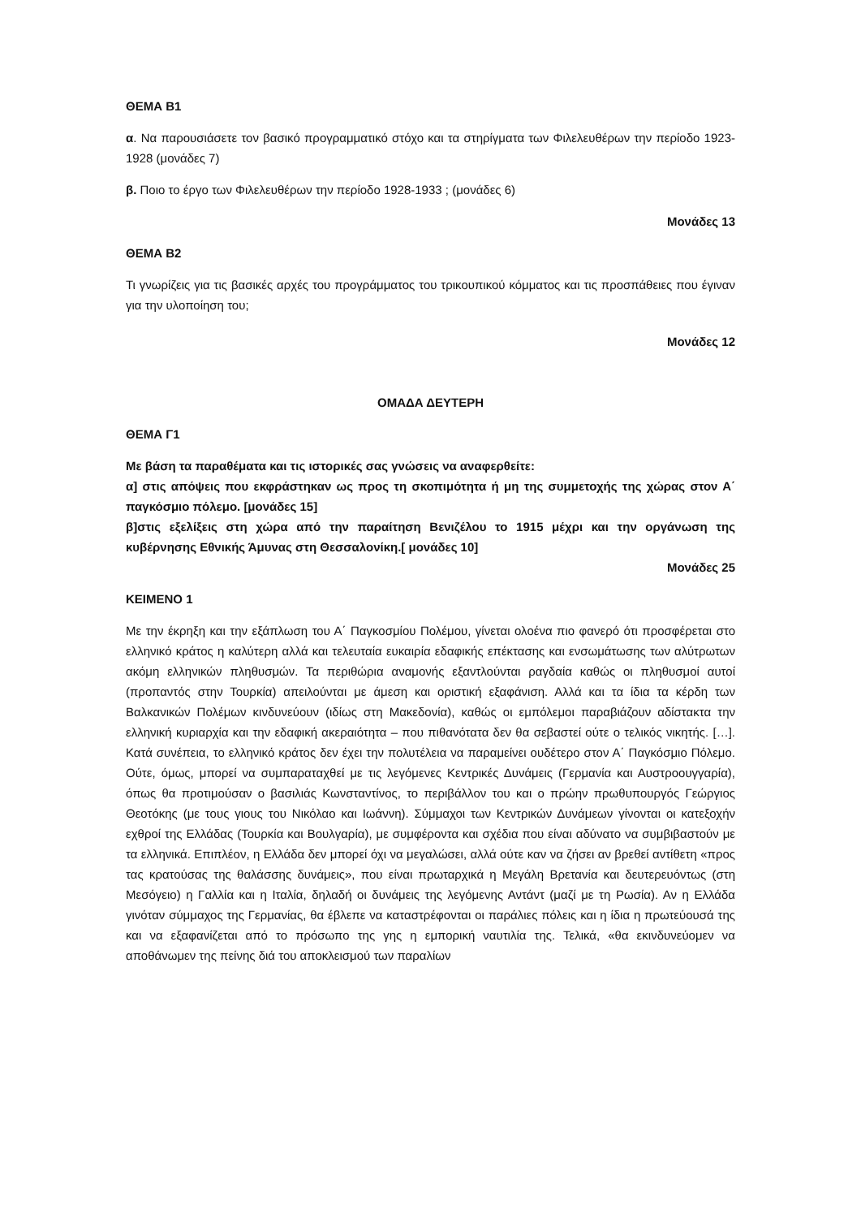ΘΕΜΑ Β1
α. Να παρουσιάσετε τον βασικό προγραμματικό στόχο και τα στηρίγματα των Φιλελευθέρων την περίοδο 1923-1928 (μονάδες 7)
β. Ποιο το έργο των Φιλελευθέρων την περίοδο 1928-1933 ; (μονάδες 6)
Μονάδες 13
ΘΕΜΑ Β2
Τι γνωρίζεις για τις βασικές αρχές του προγράμματος του τρικουπικού κόμματος και τις προσπάθειες που έγιναν για την υλοποίηση του;
Μονάδες 12
ΟΜΑΔΑ ΔΕΥΤΕΡΗ
ΘΕΜΑ Γ1
Με βάση τα παραθέματα και τις ιστορικές σας γνώσεις να αναφερθείτε:
α] στις απόψεις που εκφράστηκαν ως προς τη σκοπιμότητα ή μη της συμμετοχής της χώρας στον Α΄ παγκόσμιο πόλεμο. [μονάδες 15]
β]στις εξελίξεις στη χώρα από την παραίτηση Βενιζέλου το 1915 μέχρι και την οργάνωση της κυβέρνησης Εθνικής Άμυνας στη Θεσσαλονίκη.[ μονάδες 10]
Μονάδες 25
ΚΕΙΜΕΝΟ 1
Με την έκρηξη και την εξάπλωση του Α΄ Παγκοσμίου Πολέμου, γίνεται ολοένα πιο φανερό ότι προσφέρεται στο ελληνικό κράτος η καλύτερη αλλά και τελευταία ευκαιρία εδαφικής επέκτασης και ενσωμάτωσης των αλύτρωτων ακόμη ελληνικών πληθυσμών. Τα περιθώρια αναμονής εξαντλούνται ραγδαία καθώς οι πληθυσμοί αυτοί (προπαντός στην Τουρκία) απειλούνται με άμεση και οριστική εξαφάνιση. Αλλά και τα ίδια τα κέρδη των Βαλκανικών Πολέμων κινδυνεύουν (ιδίως στη Μακεδονία), καθώς οι εμπόλεμοι παραβιάζουν αδίστακτα την ελληνική κυριαρχία και την εδαφική ακεραιότητα – που πιθανότατα δεν θα σεβαστεί ούτε ο τελικός νικητής. […]. Κατά συνέπεια, το ελληνικό κράτος δεν έχει την πολυτέλεια να παραμείνει ουδέτερο στον Α΄ Παγκόσμιο Πόλεμο. Ούτε, όμως, μπορεί να συμπαραταχθεί με τις λεγόμενες Κεντρικές Δυνάμεις (Γερμανία και Αυστροουγγαρία), όπως θα προτιμούσαν ο βασιλιάς Κωνσταντίνος, το περιβάλλον του και ο πρώην πρωθυπουργός Γεώργιος Θεοτόκης (με τους γιους του Νικόλαο και Ιωάννη). Σύμμαχοι των Κεντρικών Δυνάμεων γίνονται οι κατεξοχήν εχθροί της Ελλάδας (Τουρκία και Βουλγαρία), με συμφέροντα και σχέδια που είναι αδύνατο να συμβιβαστούν με τα ελληνικά. Επιπλέον, η Ελλάδα δεν μπορεί όχι να μεγαλώσει, αλλά ούτε καν να ζήσει αν βρεθεί αντίθετη «προς τας κρατούσας της θαλάσσης δυνάμεις», που είναι πρωταρχικά η Μεγάλη Βρετανία και δευτερευόντως (στη Μεσόγειο) η Γαλλία και η Ιταλία, δηλαδή οι δυνάμεις της λεγόμενης Αντάντ (μαζί με τη Ρωσία). Αν η Ελλάδα γινόταν σύμμαχος της Γερμανίας, θα έβλεπε να καταστρέφονται οι παράλιες πόλεις και η ίδια η πρωτεύουσά της και να εξαφανίζεται από το πρόσωπο της γης η εμπορική ναυτιλία της. Τελικά, «θα εκινδυνεύομεν να αποθάνωμεν της πείνης διά του αποκλεισμού των παραλίων